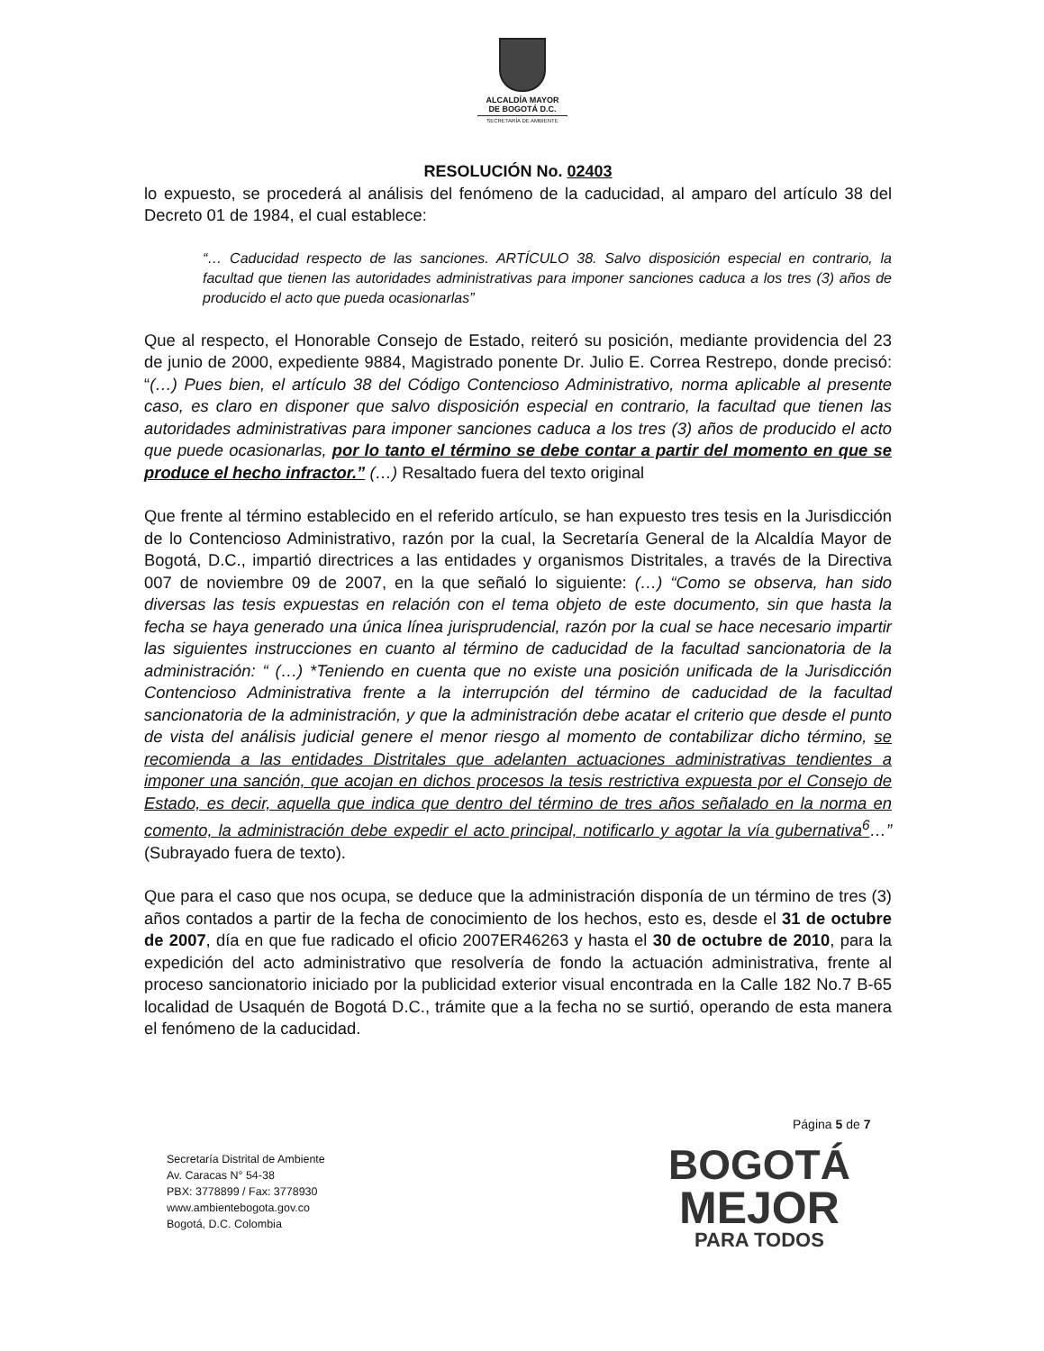ALCALDÍA MAYOR
DE BOGOTÁ D.C.
SECRETARÍA DE AMBIENTE
RESOLUCIÓN No. 02403
lo expuesto, se procederá al análisis del fenómeno de la caducidad, al amparo del artículo 38 del Decreto 01 de 1984, el cual establece:
“… Caducidad respecto de las sanciones. ARTÍCULO 38. Salvo disposición especial en contrario, la facultad que tienen las autoridades administrativas para imponer sanciones caduca a los tres (3) años de producido el acto que pueda ocasionarlas”
Que al respecto, el Honorable Consejo de Estado, reiteró su posición, mediante providencia del 23 de junio de 2000, expediente 9884, Magistrado ponente Dr. Julio E. Correa Restrepo, donde precisó: “(…) Pues bien, el artículo 38 del Código Contencioso Administrativo, norma aplicable al presente caso, es claro en disponer que salvo disposición especial en contrario, la facultad que tienen las autoridades administrativas para imponer sanciones caduca a los tres (3) años de producido el acto que puede ocasionarlas, por lo tanto el término se debe contar a partir del momento en que se produce el hecho infractor.” (…) Resaltado fuera del texto original
Que frente al término establecido en el referido artículo, se han expuesto tres tesis en la Jurisdicción de lo Contencioso Administrativo, razón por la cual, la Secretaría General de la Alcaldía Mayor de Bogotá, D.C., impartió directrices a las entidades y organismos Distritales, a través de la Directiva 007 de noviembre 09 de 2007, en la que señaló lo siguiente: (…) “Como se observa, han sido diversas las tesis expuestas en relación con el tema objeto de este documento, sin que hasta la fecha se haya generado una única línea jurisprudencial, razón por la cual se hace necesario impartir las siguientes instrucciones en cuanto al término de caducidad de la facultad sancionatoria de la administración: “ (…) *Teniendo en cuenta que no existe una posición unificada de la Jurisdicción Contencioso Administrativa frente a la interrupción del término de caducidad de la facultad sancionatoria de la administración, y que la administración debe acatar el criterio que desde el punto de vista del análisis judicial genere el menor riesgo al momento de contabilizar dicho término, se recomienda a las entidades Distritales que adelanten actuaciones administrativas tendientes a imponer una sanción, que acojan en dichos procesos la tesis restrictiva expuesta por el Consejo de Estado, es decir, aquella que indica que dentro del término de tres años señalado en la norma en comento, la administración debe expedir el acto principal, notificarlo y agotar la vía gubernativa<sup>6</sup>…” (Subrayado fuera de texto).
Que para el caso que nos ocupa, se deduce que la administración disponía de un término de tres (3) años contados a partir de la fecha de conocimiento de los hechos, esto es, desde el 31 de octubre de 2007, día en que fue radicado el oficio 2007ER46263 y hasta el 30 de octubre de 2010, para la expedición del acto administrativo que resolvería de fondo la actuación administrativa, frente al proceso sancionatorio iniciado por la publicidad exterior visual encontrada en la Calle 182 No.7 B-65 localidad de Usaquén de Bogotá D.C., trámite que a la fecha no se surtió, operando de esta manera el fenómeno de la caducidad.
Página 5 de 7
Secretaría Distrital de Ambiente
Av. Caracas N° 54-38
PBX: 3778899 / Fax: 3778930
www.ambientebogota.gov.co
Bogotá, D.C. Colombia
BOGOTÁ
MEJOR
PARA TODOS